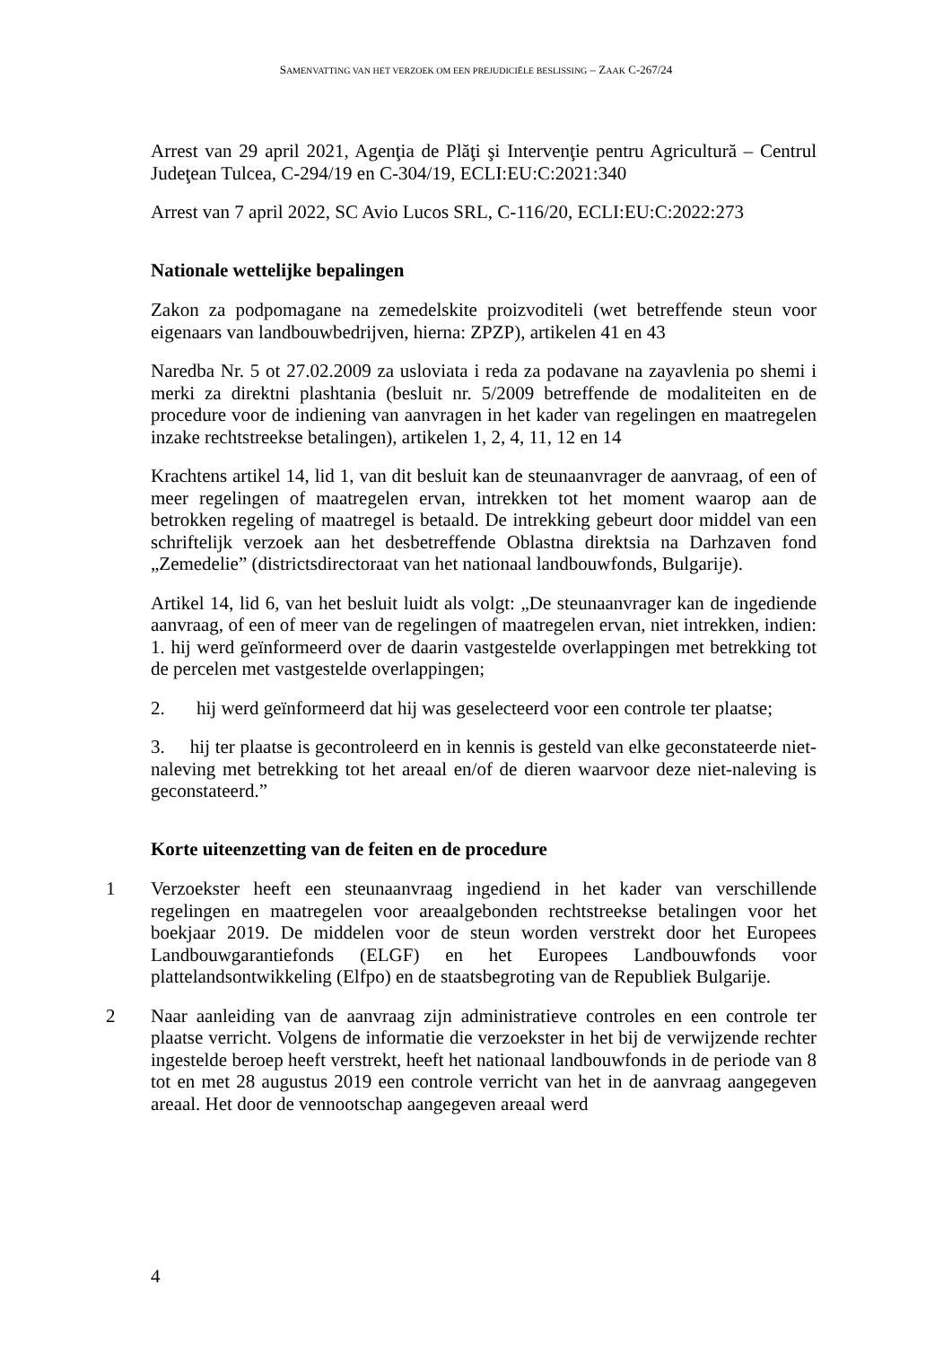SAMENVATTING VAN HET VERZOEK OM EEN PREJUDICIËLE BESLISSING – ZAAK C-267/24
Arrest van 29 april 2021, Agenţia de Plăţi şi Intervenţie pentru Agricultură – Centrul Judeţean Tulcea, C-294/19 en C-304/19, ECLI:EU:C:2021:340
Arrest van 7 april 2022, SC Avio Lucos SRL, C-116/20, ECLI:EU:C:2022:273
Nationale wettelijke bepalingen
Zakon za podpomagane na zemedelskite proizvoditeli (wet betreffende steun voor eigenaars van landbouwbedrijven, hierna: ZPZP), artikelen 41 en 43
Naredba Nr. 5 ot 27.02.2009 za usloviata i reda za podavane na zayavlenia po shemi i merki za direktni plashtania (besluit nr. 5/2009 betreffende de modaliteiten en de procedure voor de indiening van aanvragen in het kader van regelingen en maatregelen inzake rechtstreekse betalingen), artikelen 1, 2, 4, 11, 12 en 14
Krachtens artikel 14, lid 1, van dit besluit kan de steunaanvrager de aanvraag, of een of meer regelingen of maatregelen ervan, intrekken tot het moment waarop aan de betrokken regeling of maatregel is betaald. De intrekking gebeurt door middel van een schriftelijk verzoek aan het desbetreffende Oblastna direktsia na Darhzaven fond „Zemedelie” (districtsdirectoraat van het nationaal landbouwfonds, Bulgarije).
Artikel 14, lid 6, van het besluit luidt als volgt: „De steunaanvrager kan de ingediende aanvraag, of een of meer van de regelingen of maatregelen ervan, niet intrekken, indien: 1. hij werd geïnformeerd over de daarin vastgestelde overlappingen met betrekking tot de percelen met vastgestelde overlappingen;
2. hij werd geïnformeerd dat hij was geselecteerd voor een controle ter plaatse;
3. hij ter plaatse is gecontroleerd en in kennis is gesteld van elke geconstateerde niet-naleving met betrekking tot het areaal en/of de dieren waarvoor deze niet-naleving is geconstateerd.”
Korte uiteenzetting van de feiten en de procedure
1 Verzoekster heeft een steunaanvraag ingediend in het kader van verschillende regelingen en maatregelen voor areaalgebonden rechtstreekse betalingen voor het boekjaar 2019. De middelen voor de steun worden verstrekt door het Europees Landbouwgarantiefonds (ELGF) en het Europees Landbouwfonds voor plattelandsontwikkeling (Elfpo) en de staatsbegroting van de Republiek Bulgarije.
2 Naar aanleiding van de aanvraag zijn administratieve controles en een controle ter plaatse verricht. Volgens de informatie die verzoekster in het bij de verwijzende rechter ingestelde beroep heeft verstrekt, heeft het nationaal landbouwfonds in de periode van 8 tot en met 28 augustus 2019 een controle verricht van het in de aanvraag aangegeven areaal. Het door de vennootschap aangegeven areaal werd
4